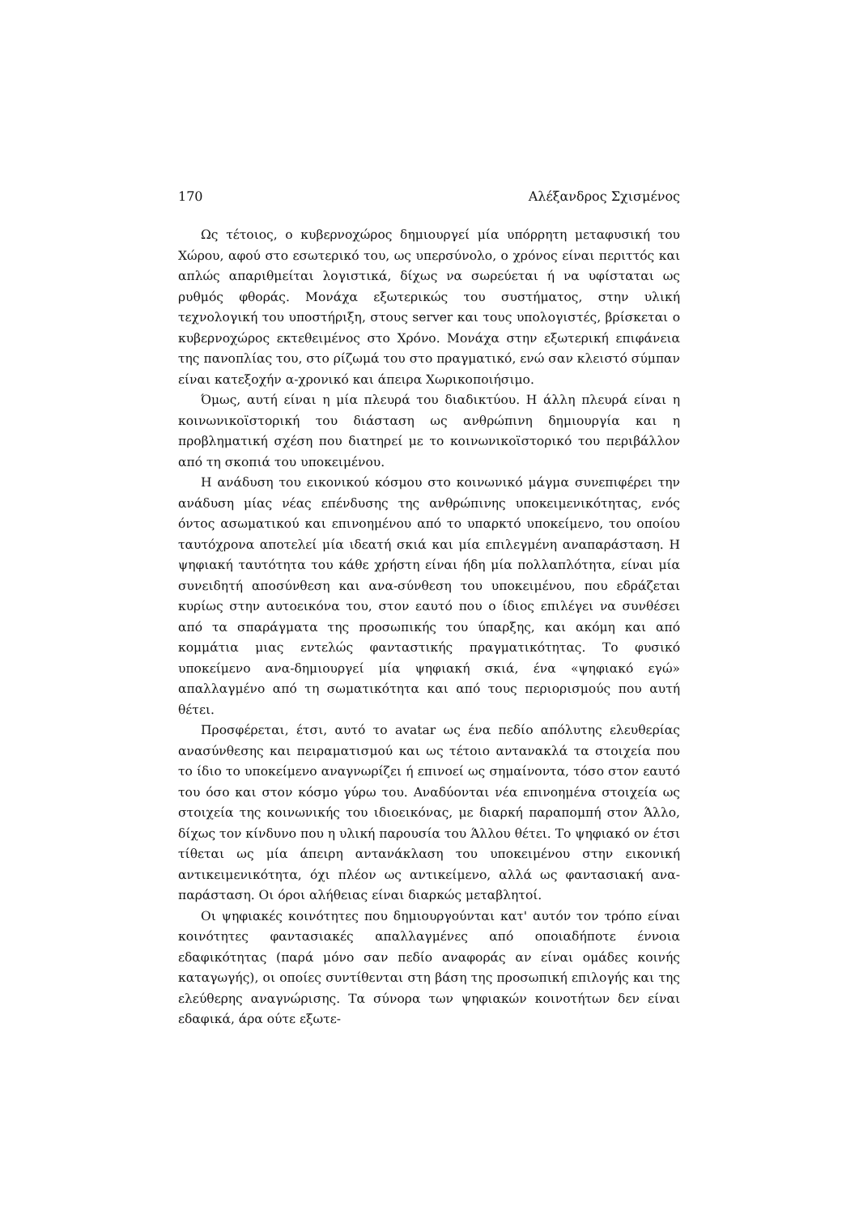170 Αλέξανδρος Σχισμένος
Ως τέτοιος, ο κυβερνοχώρος δημιουργεί μία υπόρρητη μεταφυσική του Χώρου, αφού στο εσωτερικό του, ως υπερσύνολο, ο χρόνος είναι περιττός και απλώς απαριθμείται λογιστικά, δίχως να σωρεύεται ή να υφίσταται ως ρυθμός φθοράς. Μονάχα εξωτερικώς του συστήματος, στην υλική τεχνολογική του υποστήριξη, στους server και τους υπολογιστές, βρίσκεται ο κυβερνοχώρος εκτεθειμένος στο Χρόνο. Μονάχα στην εξωτερική επιφάνεια της πανοπλίας του, στο ρίζωμά του στο πραγματικό, ενώ σαν κλειστό σύμπαν είναι κατεξοχήν α-χρονικό και άπειρα Χωρικοποιήσιμο.
Όμως, αυτή είναι η μία πλευρά του διαδικτύου. Η άλλη πλευρά είναι η κοινωνικοϊστορική του διάσταση ως ανθρώπινη δημιουργία και η προβληματική σχέση που διατηρεί με το κοινωνικοϊστορικό του περιβάλλον από τη σκοπιά του υποκειμένου.
Η ανάδυση του εικονικού κόσμου στο κοινωνικό μάγμα συνεπιφέρει την ανάδυση μίας νέας επένδυσης της ανθρώπινης υποκειμενικότητας, ενός όντος ασωματικού και επινοημένου από το υπαρκτό υποκείμενο, του οποίου ταυτόχρονα αποτελεί μία ιδεατή σκιά και μία επιλεγμένη αναπαράσταση. Η ψηφιακή ταυτότητα του κάθε χρήστη είναι ήδη μία πολλαπλότητα, είναι μία συνειδητή αποσύνθεση και ανα-σύνθεση του υποκειμένου, που εδράζεται κυρίως στην αυτοεικόνα του, στον εαυτό που ο ίδιος επιλέγει να συνθέσει από τα σπαράγματα της προσωπικής του ύπαρξης, και ακόμη και από κομμάτια μιας εντελώς φανταστικής πραγματικότητας. Το φυσικό υποκείμενο ανα-δημιουργεί μία ψηφιακή σκιά, ένα «ψηφιακό εγώ» απαλλαγμένο από τη σωματικότητα και από τους περιορισμούς που αυτή θέτει.
Προσφέρεται, έτσι, αυτό το avatar ως ένα πεδίο απόλυτης ελευθερίας ανασύνθεσης και πειραματισμού και ως τέτοιο αντανακλά τα στοιχεία που το ίδιο το υποκείμενο αναγνωρίζει ή επινοεί ως σημαίνοντα, τόσο στον εαυτό του όσο και στον κόσμο γύρω του. Αναδύονται νέα επινοημένα στοιχεία ως στοιχεία της κοινωνικής του ιδιοεικόνας, με διαρκή παραπομπή στον Άλλο, δίχως τον κίνδυνο που η υλική παρουσία του Άλλου θέτει. Το ψηφιακό ον έτσι τίθεται ως μία άπειρη αντανάκλαση του υποκειμένου στην εικονική αντικειμενικότητα, όχι πλέον ως αντικείμενο, αλλά ως φαντασιακή ανα-παράσταση. Οι όροι αλήθειας είναι διαρκώς μεταβλητοί.
Οι ψηφιακές κοινότητες που δημιουργούνται κατ' αυτόν τον τρόπο είναι κοινότητες φαντασιακές απαλλαγμένες από οποιαδήποτε έννοια εδαφικότητας (παρά μόνο σαν πεδίο αναφοράς αν είναι ομάδες κοινής καταγωγής), οι οποίες συντίθενται στη βάση της προσωπική επιλογής και της ελεύθερης αναγνώρισης. Τα σύνορα των ψηφιακών κοινοτήτων δεν είναι εδαφικά, άρα ούτε εξωτε-